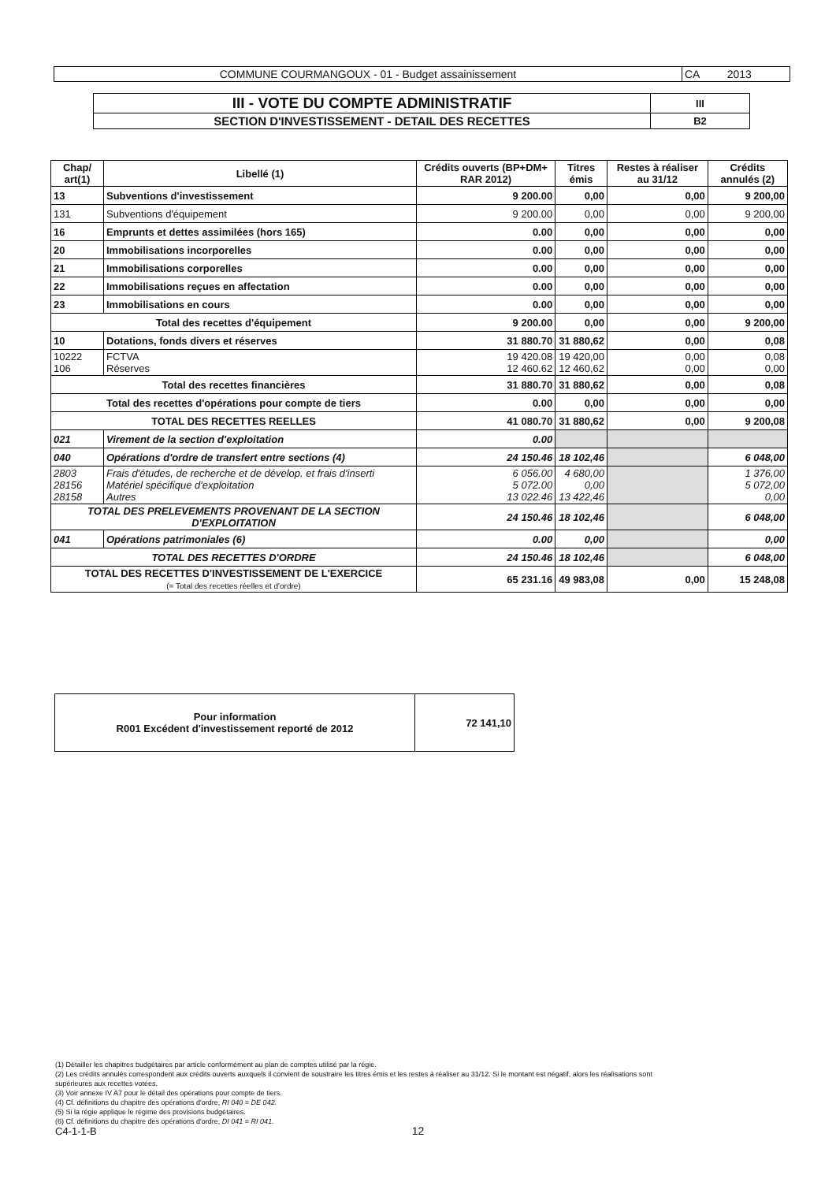| COMMUNE COURMANGOUX - 01 - Budget assainissement | CA 2013 |
| III - VOTE DU COMPTE ADMINISTRATIF | III |
| SECTION D'INVESTISSEMENT - DETAIL DES RECETTES | B2 |
| Chap/ art(1) | Libellé (1) | Crédits ouverts (BP+DM+ RAR 2012) | Titres émis | Restes à réaliser au 31/12 | Crédits annulés (2) |
| --- | --- | --- | --- | --- | --- |
| 13 | Subventions d'investissement | 9 200.00 | 0,00 | 0,00 | 9 200,00 |
| 131 | Subventions d'équipement | 9 200.00 | 0,00 | 0,00 | 9 200,00 |
| 16 | Emprunts et dettes assimilées (hors 165) | 0.00 | 0,00 | 0,00 | 0,00 |
| 20 | Immobilisations incorporelles | 0.00 | 0,00 | 0,00 | 0,00 |
| 21 | Immobilisations corporelles | 0.00 | 0,00 | 0,00 | 0,00 |
| 22 | Immobilisations reçues en affectation | 0.00 | 0,00 | 0,00 | 0,00 |
| 23 | Immobilisations en cours | 0.00 | 0,00 | 0,00 | 0,00 |
| Total des recettes d'équipement | | 9 200.00 | 0,00 | 0,00 | 9 200,00 |
| 10 | Dotations, fonds divers et réserves | 31 880.70 | 31 880,62 | 0,00 | 0,08 |
| 10222 106 | FCTVA Réserves | 19 420.08 12 460.62 | 19 420,00 12 460,62 | 0,00 0,00 | 0,08 0,00 |
| Total des recettes financières | | 31 880.70 | 31 880,62 | 0,00 | 0,08 |
| Total des recettes d'opérations pour compte de tiers | | 0.00 | 0,00 | 0,00 | 0,00 |
| TOTAL DES RECETTES REELLES | | 41 080.70 | 31 880,62 | 0,00 | 9 200,08 |
| 021 | Virement de la section d'exploitation | 0.00 | | | |
| 040 | Opérations d'ordre de transfert entre sections (4) | 24 150.46 | 18 102,46 | | 6 048,00 |
| 2803 28156 28158 | Frais d'études, de recherche et de dévelop. et frais d'inserti Matériel spécifique d'exploitation Autres | 6 056.00 5 072.00 13 022.46 | 4 680,00 0,00 13 422,46 | | 1 376,00 5 072,00 0,00 |
| TOTAL DES PRELEVEMENTS PROVENANT DE LA SECTION D'EXPLOITATION | | 24 150.46 | 18 102,46 | | 6 048,00 |
| 041 | Opérations patrimoniales (6) | 0.00 | 0,00 | | 0,00 |
| TOTAL DES RECETTES D'ORDRE | | 24 150.46 | 18 102,46 | | 6 048,00 |
| TOTAL DES RECETTES D'INVESTISSEMENT DE L'EXERCICE (= Total des recettes réelles et d'ordre) | | 65 231.16 | 49 983,08 | 0,00 | 15 248,08 |
| Pour information R001 Excédent d'investissement reporté de 2012 | 72 141,10 |
(1) Détailler les chapitres budgétaires par article conformément au plan de comptes utilisé par la régie.
(2) Les crédits annulés correspondent aux crédits ouverts auxquels il convient de soustraire les titres émis et les restes à réaliser au 31/12. Si le montant est négatif, alors les réalisations sont supérieures aux recettes votées.
(3) Voir annexe IV A7 pour le détail des opérations pour compte de tiers.
(4) Cf. définitions du chapitre des opérations d'ordre, RI 040 = DE 042.
(5) Si la régie applique le régime des provisions budgétaires.
(6) Cf. définitions du chapitre des opérations d'ordre, DI 041 = RI 041.
C4-1-1-B 12